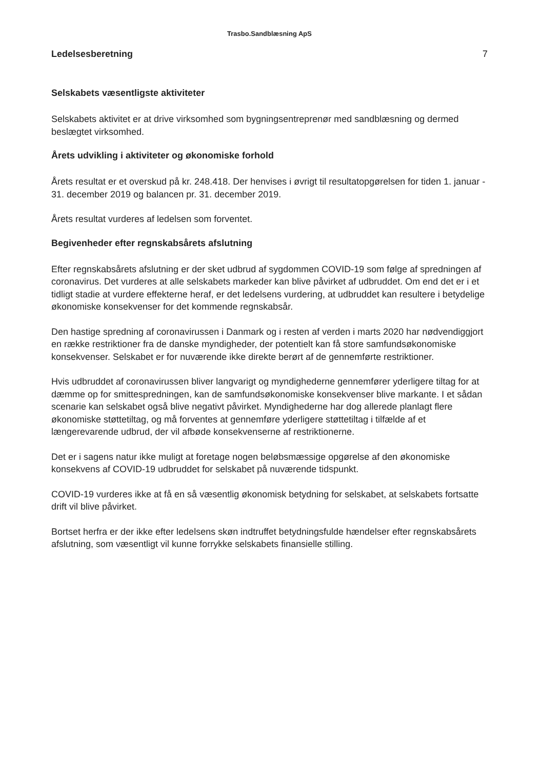Trasbo.Sandblæsning ApS
Ledelsesberetning 7
Selskabets væsentligste aktiviteter
Selskabets aktivitet er at drive virksomhed som bygningsentreprenør med sandblæsning og dermed beslægtet virksomhed.
Årets udvikling i aktiviteter og økonomiske forhold
Årets resultat er et overskud på kr. 248.418. Der henvises i øvrigt til resultatopgørelsen for tiden 1. januar - 31. december 2019 og balancen pr. 31. december 2019.
Årets resultat vurderes af ledelsen som forventet.
Begivenheder efter regnskabsårets afslutning
Efter regnskabsårets afslutning er der sket udbrud af sygdommen COVID-19 som følge af spredningen af coronavirus. Det vurderes at alle selskabets markeder kan blive påvirket af udbruddet. Om end det er i et tidligt stadie at vurdere effekterne heraf, er det ledelsens vurdering, at udbruddet kan resultere i betydelige økonomiske konsekvenser for det kommende regnskabsår.
Den hastige spredning af coronavirussen i Danmark og i resten af verden i marts 2020 har nødvendiggjort en række restriktioner fra de danske myndigheder, der potentielt kan få store samfundsøkonomiske konsekvenser. Selskabet er for nuværende ikke direkte berørt af de gennemførte restriktioner.
Hvis udbruddet af coronavirussen bliver langvarigt og myndighederne gennemfører yderligere tiltag for at dæmme op for smittespredningen, kan de samfundsøkonomiske konsekvenser blive markante. I et sådan scenarie kan selskabet også blive negativt påvirket. Myndighederne har dog allerede planlagt flere økonomiske støttetiltag, og må forventes at gennemføre yderligere støttetiltag i tilfælde af et længerevarende udbrud, der vil afbøde konsekvenserne af restriktionerne.
Det er i sagens natur ikke muligt at foretage nogen beløbsmæssige opgørelse af den økonomiske konsekvens af COVID-19 udbruddet for selskabet på nuværende tidspunkt.
COVID-19 vurderes ikke at få en så væsentlig økonomisk betydning for selskabet, at selskabets fortsatte drift vil blive påvirket.
Bortset herfra er der ikke efter ledelsens skøn indtruffet betydningsfulde hændelser efter regnskabsårets afslutning, som væsentligt vil kunne forrykke selskabets finansielle stilling.